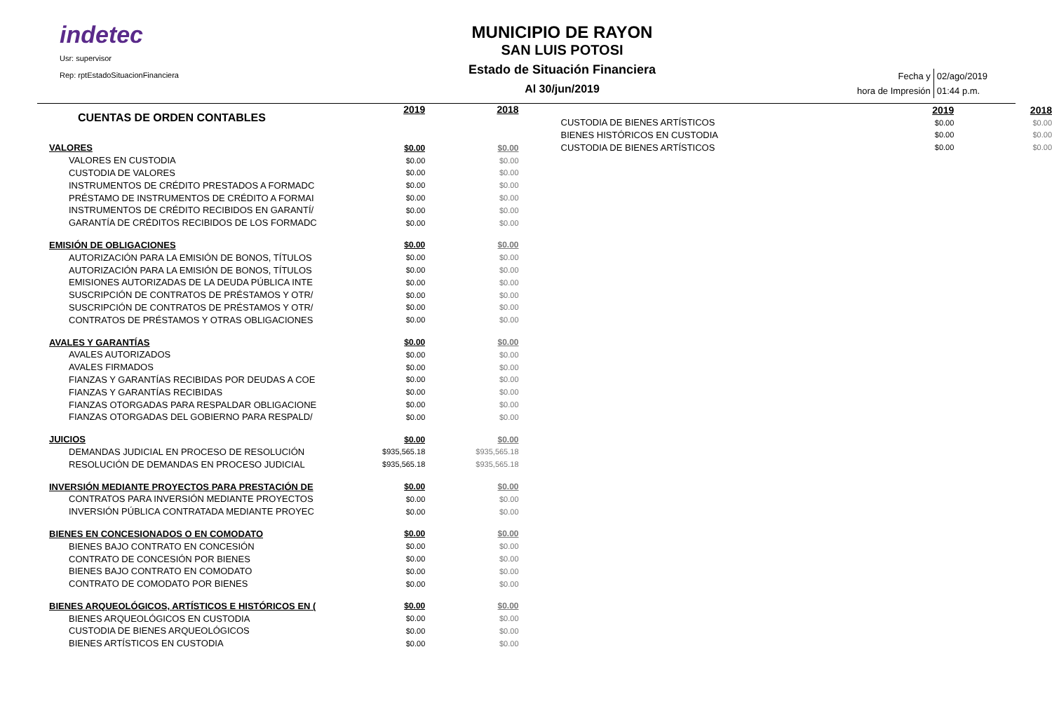indetec
Usr: supervisor
Rep: rptEstadoSituacionFinanciera
MUNICIPIO DE RAYON
SAN LUIS POTOSI
Estado de Situación Financiera
Al 30/jun/2019
| Fecha y | 02/ago/2019 |
| hora de Impresión | 01:44 p.m. |
| CUENTAS DE ORDEN CONTABLES | 2019 | 2018 |
| VALORES | $0.00 | $0.00 |
| VALORES EN CUSTODIA | $0.00 | $0.00 |
| CUSTODIA DE VALORES | $0.00 | $0.00 |
| INSTRUMENTOS DE CRÉDITO PRESTADOS A FORMADC | $0.00 | $0.00 |
| PRÉSTAMO DE INSTRUMENTOS DE CRÉDITO A FORMAI | $0.00 | $0.00 |
| INSTRUMENTOS DE CRÉDITO RECIBIDOS EN GARANTÍ/ | $0.00 | $0.00 |
| GARANTÍA DE CRÉDITOS RECIBIDOS DE LOS FORMADC | $0.00 | $0.00 |
| EMISIÓN DE OBLIGACIONES | $0.00 | $0.00 |
| AUTORIZACIÓN PARA LA EMISIÓN DE BONOS, TÍTULOS | $0.00 | $0.00 |
| AUTORIZACIÓN PARA LA EMISIÓN DE BONOS, TÍTULOS | $0.00 | $0.00 |
| EMISIONES AUTORIZADAS DE LA DEUDA PÚBLICA INTE | $0.00 | $0.00 |
| SUSCRIPCIÓN DE CONTRATOS DE PRÉSTAMOS Y OTR/ | $0.00 | $0.00 |
| SUSCRIPCIÓN DE CONTRATOS DE PRÉSTAMOS Y OTR/ | $0.00 | $0.00 |
| CONTRATOS DE PRÉSTAMOS Y OTRAS OBLIGACIONES | $0.00 | $0.00 |
| AVALES Y GARANTÍAS | $0.00 | $0.00 |
| AVALES AUTORIZADOS | $0.00 | $0.00 |
| AVALES FIRMADOS | $0.00 | $0.00 |
| FIANZAS Y GARANTÍAS RECIBIDAS POR DEUDAS A COE | $0.00 | $0.00 |
| FIANZAS Y GARANTÍAS RECIBIDAS | $0.00 | $0.00 |
| FIANZAS OTORGADAS PARA RESPALDAR OBLIGACIONE | $0.00 | $0.00 |
| FIANZAS OTORGADAS DEL GOBIERNO PARA RESPALD/ | $0.00 | $0.00 |
| JUICIOS | $0.00 | $0.00 |
| DEMANDAS JUDICIAL EN PROCESO DE RESOLUCIÓN | $935,565.18 | $935,565.18 |
| RESOLUCIÓN DE DEMANDAS EN PROCESO JUDICIAL | $935,565.18 | $935,565.18 |
| INVERSIÓN MEDIANTE PROYECTOS PARA PRESTACIÓN DE | $0.00 | $0.00 |
| CONTRATOS PARA INVERSIÓN MEDIANTE PROYECTOS | $0.00 | $0.00 |
| INVERSIÓN PÚBLICA CONTRATADA MEDIANTE PROYEC | $0.00 | $0.00 |
| BIENES EN CONCESIONADOS O EN COMODATO | $0.00 | $0.00 |
| BIENES BAJO CONTRATO EN CONCESIÓN | $0.00 | $0.00 |
| CONTRATO DE CONCESIÓN POR BIENES | $0.00 | $0.00 |
| BIENES BAJO CONTRATO EN COMODATO | $0.00 | $0.00 |
| CONTRATO DE COMODATO POR BIENES | $0.00 | $0.00 |
| BIENES ARQUEOLÓGICOS, ARTÍSTICOS E HISTÓRICOS EN ( | $0.00 | $0.00 |
| BIENES ARQUEOLÓGICOS EN CUSTODIA | $0.00 | $0.00 |
| CUSTODIA DE BIENES ARQUEOLÓGICOS | $0.00 | $0.00 |
| BIENES ARTÍSTICOS EN CUSTODIA | $0.00 | $0.00 |
| | 2019 | 2018 |
| CUSTODIA DE BIENES ARTÍSTICOS | $0.00 | $0.00 |
| BIENES HISTÓRICOS EN CUSTODIA | $0.00 | $0.00 |
| CUSTODIA DE BIENES ARTÍSTICOS | $0.00 | $0.00 |